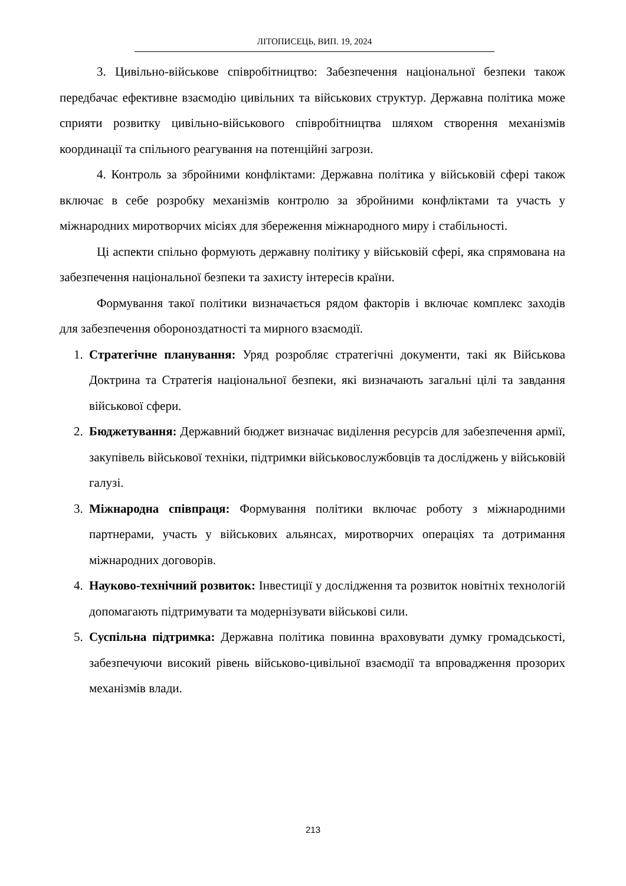ЛІТОПИСЕЦЬ, ВИП. 19, 2024
3. Цивільно-військове співробітництво: Забезпечення національної безпеки також передбачає ефективне взаємодію цивільних та військових структур. Державна політика може сприяти розвитку цивільно-військового співробітництва шляхом створення механізмів координації та спільного реагування на потенційні загрози.
4. Контроль за збройними конфліктами: Державна політика у військовій сфері також включає в себе розробку механізмів контролю за збройними конфліктами та участь у міжнародних миротворчих місіях для збереження міжнародного миру і стабільності.
Ці аспекти спільно формують державну політику у військовій сфері, яка спрямована на забезпечення національної безпеки та захисту інтересів країни.
Формування такої політики визначається рядом факторів і включає комплекс заходів для забезпечення обороноздатності та мирного взаємодії.
1. Стратегічне планування: Уряд розробляє стратегічні документи, такі як Військова Доктрина та Стратегія національної безпеки, які визначають загальні цілі та завдання військової сфери.
2. Бюджетування: Державний бюджет визначає виділення ресурсів для забезпечення армії, закупівель військової техніки, підтримки військовослужбовців та досліджень у військовій галузі.
3. Міжнародна співпраця: Формування політики включає роботу з міжнародними партнерами, участь у військових альянсах, миротворчих операціях та дотримання міжнародних договорів.
4. Науково-технічний розвиток: Інвестиції у дослідження та розвиток новітніх технологій допомагають підтримувати та модернізувати військові сили.
5. Суспільна підтримка: Державна політика повинна враховувати думку громадськості, забезпечуючи високий рівень військово-цивільної взаємодії та впровадження прозорих механізмів влади.
213